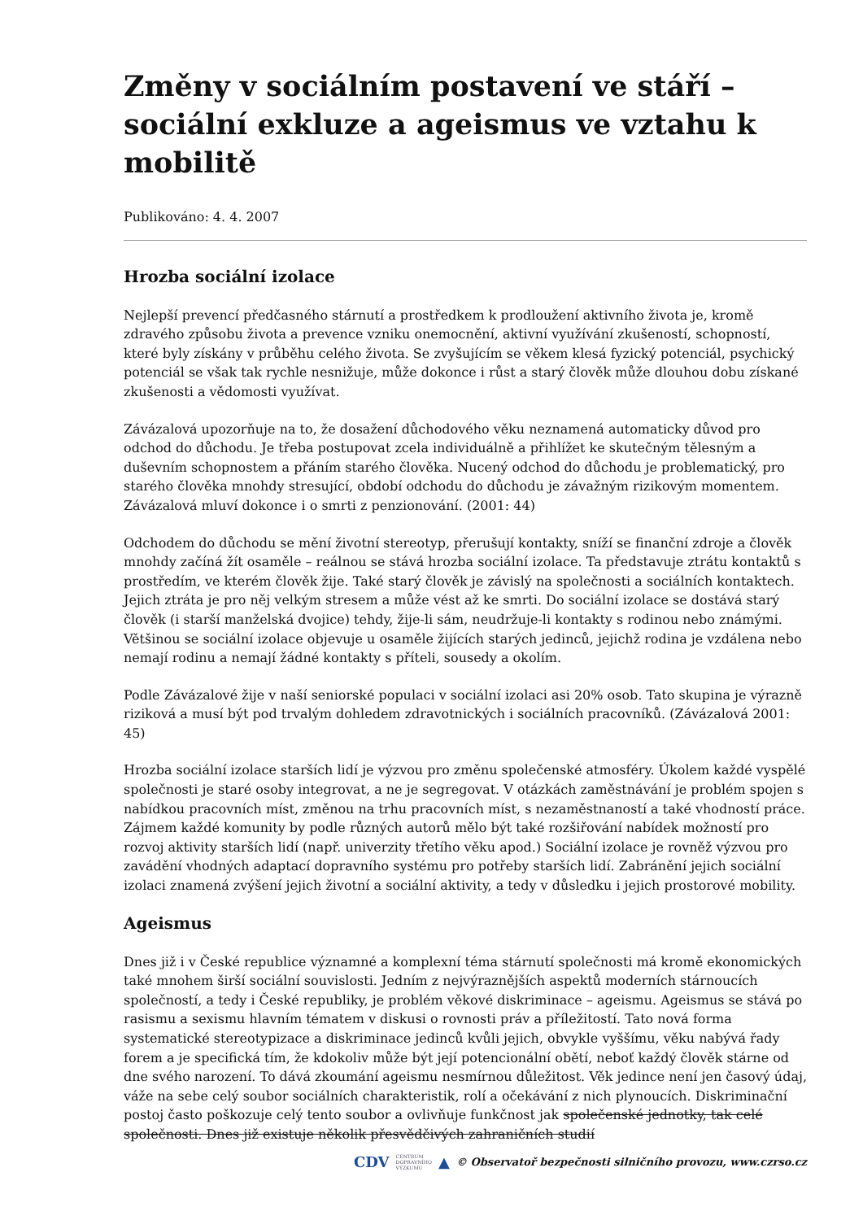Změny v sociálním postavení ve stáří – sociální exkluze a ageismus ve vztahu k mobilitě
Publikováno: 4. 4. 2007
Hrozba sociální izolace
Nejlepší prevencí předčasného stárnutí a prostředkem k prodloužení aktivního života je, kromě zdravého způsobu života a prevence vzniku onemocnění, aktivní využívání zkušeností, schopností, které byly získány v průběhu celého života. Se zvyšujícím se věkem klesá fyzický potenciál, psychický potenciál se však tak rychle nesnižuje, může dokonce i růst a starý člověk může dlouhou dobu získané zkušenosti a vědomosti využívat.
Závázalová upozorňuje na to, že dosažení důchodového věku neznamená automaticky důvod pro odchod do důchodu. Je třeba postupovat zcela individuálně a přihlížet ke skutečným tělesným a duševním schopnostem a přáním starého člověka. Nucený odchod do důchodu je problematický, pro starého člověka mnohdy stresující, období odchodu do důchodu je závažným rizikovým momentem. Závázalová mluví dokonce i o smrti z penzionování. (2001: 44)
Odchodem do důchodu se mění životní stereotyp, přerušují kontakty, sníží se finanční zdroje a člověk mnohdy začíná žít osaměle – reálnou se stává hrozba sociální izolace. Ta představuje ztrátu kontaktů s prostředím, ve kterém člověk žije. Také starý člověk je závislý na společnosti a sociálních kontaktech. Jejich ztráta je pro něj velkým stresem a může vést až ke smrti. Do sociální izolace se dostává starý člověk (i starší manželská dvojice) tehdy, žije-li sám, neudržuje-li kontakty s rodinou nebo známými. Většinou se sociální izolace objevuje u osaměle žijících starých jedinců, jejichž rodina je vzdálena nebo nemají rodinu a nemají žádné kontakty s příteli, sousedy a okolím.
Podle Závázalové žije v naší seniorské populaci v sociální izolaci asi 20% osob. Tato skupina je výrazně riziková a musí být pod trvalým dohledem zdravotnických i sociálních pracovníků. (Závázalová 2001: 45)
Hrozba sociální izolace starších lidí je výzvou pro změnu společenské atmosféry. Úkolem každé vyspělé společnosti je staré osoby integrovat, a ne je segregovat. V otázkách zaměstnávání je problém spojen s nabídkou pracovních míst, změnou na trhu pracovních míst, s nezaměstnaností a také vhodností práce. Zájmem každé komunity by podle různých autorů mělo být také rozšiřování nabídek možností pro rozvoj aktivity starších lidí (např. univerzity třetího věku apod.) Sociální izolace je rovněž výzvou pro zavádění vhodných adaptací dopravního systému pro potřeby starších lidí. Zabránění jejich sociální izolaci znamená zvýšení jejich životní a sociální aktivity, a tedy v důsledku i jejich prostorové mobility.
Ageismus
Dnes již i v České republice významné a komplexní téma stárnutí společnosti má kromě ekonomických také mnohem širší sociální souvislosti. Jedním z nejvýraznějších aspektů moderních stárnoucích společností, a tedy i České republiky, je problém věkové diskriminace – ageismu. Ageismus se stává po rasismu a sexismu hlavním tématem v diskusi o rovnosti práv a příležitostí. Tato nová forma systematické stereotypizace a diskriminace jedinců kvůli jejich, obvykle vyššímu, věku nabývá řady forem a je specifická tím, že kdokoliv může být její potencionální obětí, neboť každý člověk stárne od dne svého narození. To dává zkoumání ageismu nesmírnou důležitost. Věk jedince není jen časový údaj, váže na sebe celý soubor sociálních charakteristik, rolí a očekávání z nich plynoucích. Diskriminační postoj často poškozuje celý tento soubor a ovlivňuje funkčnost jak společenské jednotky, tak celé společnosti. Dnes již existuje několik přesvědčivých zahraničních studií
CDV CENTRUM
DOPRAVNÍHO
VÝZKUMU ▲ © Observatoř bezpečnosti silničního provozu, www.czrso.cz